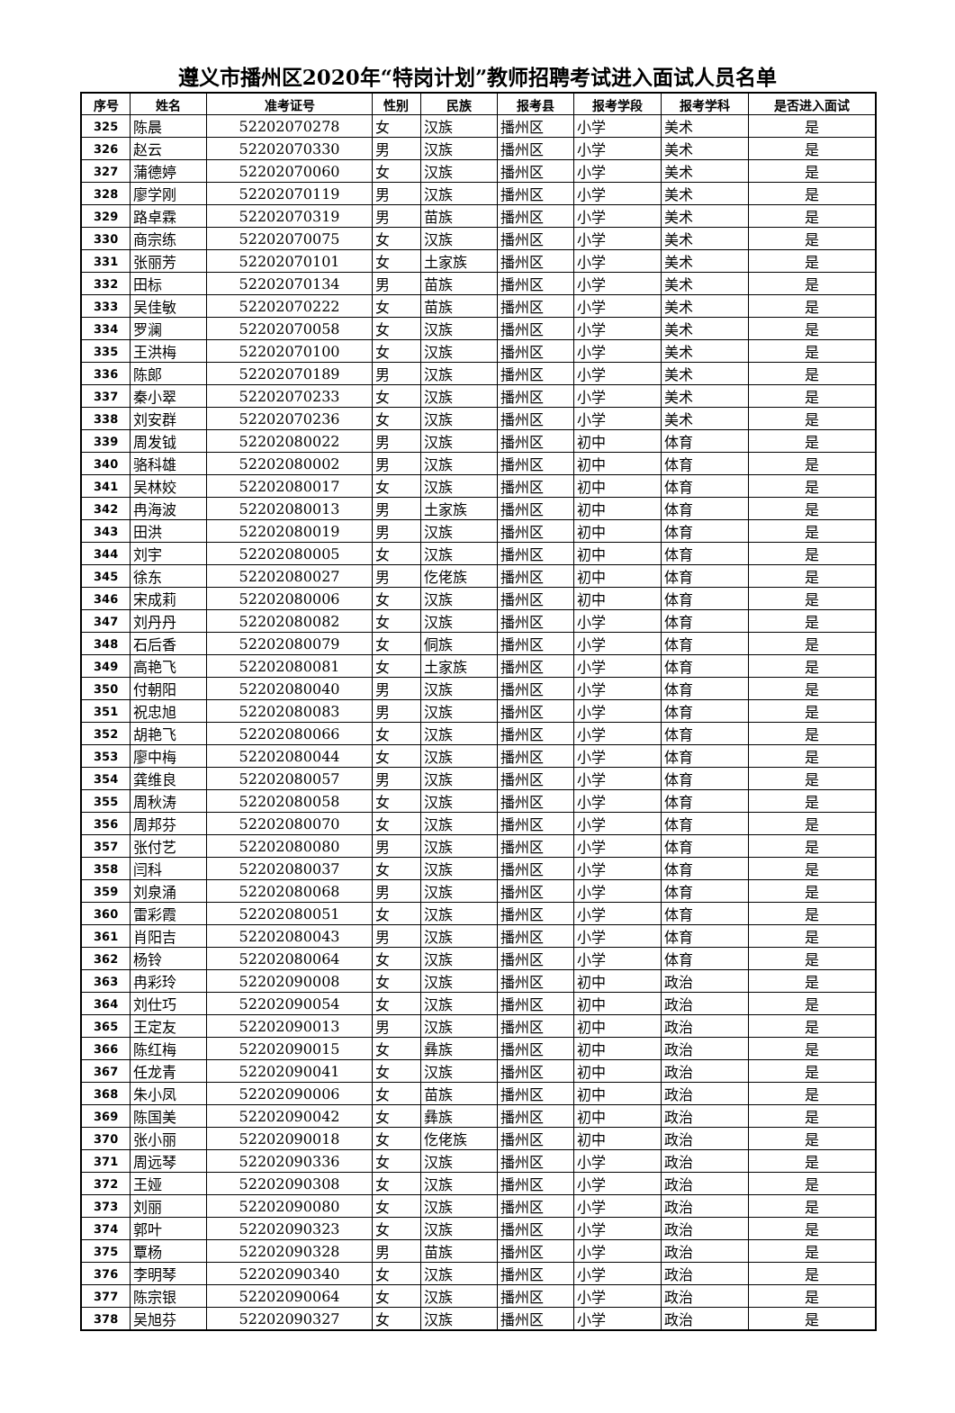遵义市播州区2020年“特岗计划”教师招聘考试进入面试人员名单
| 序号 | 姓名 | 准考证号 | 性别 | 民族 | 报考县 | 报考学段 | 报考学科 | 是否进入面试 |
| --- | --- | --- | --- | --- | --- | --- | --- | --- |
| 325 | 陈晨 | 52202070278 | 女 | 汉族 | 播州区 | 小学 | 美术 | 是 |
| 326 | 赵云 | 52202070330 | 男 | 汉族 | 播州区 | 小学 | 美术 | 是 |
| 327 | 蒲德婷 | 52202070060 | 女 | 汉族 | 播州区 | 小学 | 美术 | 是 |
| 328 | 廖学刚 | 52202070119 | 男 | 汉族 | 播州区 | 小学 | 美术 | 是 |
| 329 | 路卓霖 | 52202070319 | 男 | 苗族 | 播州区 | 小学 | 美术 | 是 |
| 330 | 商宗练 | 52202070075 | 女 | 汉族 | 播州区 | 小学 | 美术 | 是 |
| 331 | 张丽芳 | 52202070101 | 女 | 土家族 | 播州区 | 小学 | 美术 | 是 |
| 332 | 田标 | 52202070134 | 男 | 苗族 | 播州区 | 小学 | 美术 | 是 |
| 333 | 吴佳敏 | 52202070222 | 女 | 苗族 | 播州区 | 小学 | 美术 | 是 |
| 334 | 罗澜 | 52202070058 | 女 | 汉族 | 播州区 | 小学 | 美术 | 是 |
| 335 | 王洪梅 | 52202070100 | 女 | 汉族 | 播州区 | 小学 | 美术 | 是 |
| 336 | 陈郎 | 52202070189 | 男 | 汉族 | 播州区 | 小学 | 美术 | 是 |
| 337 | 秦小翠 | 52202070233 | 女 | 汉族 | 播州区 | 小学 | 美术 | 是 |
| 338 | 刘安群 | 52202070236 | 女 | 汉族 | 播州区 | 小学 | 美术 | 是 |
| 339 | 周发钺 | 52202080022 | 男 | 汉族 | 播州区 | 初中 | 体育 | 是 |
| 340 | 骆科雄 | 52202080002 | 男 | 汉族 | 播州区 | 初中 | 体育 | 是 |
| 341 | 吴林姣 | 52202080017 | 女 | 汉族 | 播州区 | 初中 | 体育 | 是 |
| 342 | 冉海波 | 52202080013 | 男 | 土家族 | 播州区 | 初中 | 体育 | 是 |
| 343 | 田洪 | 52202080019 | 男 | 汉族 | 播州区 | 初中 | 体育 | 是 |
| 344 | 刘宇 | 52202080005 | 女 | 汉族 | 播州区 | 初中 | 体育 | 是 |
| 345 | 徐东 | 52202080027 | 男 | 仡佬族 | 播州区 | 初中 | 体育 | 是 |
| 346 | 宋成莉 | 52202080006 | 女 | 汉族 | 播州区 | 初中 | 体育 | 是 |
| 347 | 刘丹丹 | 52202080082 | 女 | 汉族 | 播州区 | 小学 | 体育 | 是 |
| 348 | 石后香 | 52202080079 | 女 | 侗族 | 播州区 | 小学 | 体育 | 是 |
| 349 | 高艳飞 | 52202080081 | 女 | 土家族 | 播州区 | 小学 | 体育 | 是 |
| 350 | 付朝阳 | 52202080040 | 男 | 汉族 | 播州区 | 小学 | 体育 | 是 |
| 351 | 祝忠旭 | 52202080083 | 男 | 汉族 | 播州区 | 小学 | 体育 | 是 |
| 352 | 胡艳飞 | 52202080066 | 女 | 汉族 | 播州区 | 小学 | 体育 | 是 |
| 353 | 廖中梅 | 52202080044 | 女 | 汉族 | 播州区 | 小学 | 体育 | 是 |
| 354 | 龚维良 | 52202080057 | 男 | 汉族 | 播州区 | 小学 | 体育 | 是 |
| 355 | 周秋涛 | 52202080058 | 女 | 汉族 | 播州区 | 小学 | 体育 | 是 |
| 356 | 周邦芬 | 52202080070 | 女 | 汉族 | 播州区 | 小学 | 体育 | 是 |
| 357 | 张付艺 | 52202080080 | 男 | 汉族 | 播州区 | 小学 | 体育 | 是 |
| 358 | 闫科 | 52202080037 | 女 | 汉族 | 播州区 | 小学 | 体育 | 是 |
| 359 | 刘泉涌 | 52202080068 | 男 | 汉族 | 播州区 | 小学 | 体育 | 是 |
| 360 | 雷彩霞 | 52202080051 | 女 | 汉族 | 播州区 | 小学 | 体育 | 是 |
| 361 | 肖阳吉 | 52202080043 | 男 | 汉族 | 播州区 | 小学 | 体育 | 是 |
| 362 | 杨铃 | 52202080064 | 女 | 汉族 | 播州区 | 小学 | 体育 | 是 |
| 363 | 冉彩玲 | 52202090008 | 女 | 汉族 | 播州区 | 初中 | 政治 | 是 |
| 364 | 刘仕巧 | 52202090054 | 女 | 汉族 | 播州区 | 初中 | 政治 | 是 |
| 365 | 王定友 | 52202090013 | 男 | 汉族 | 播州区 | 初中 | 政治 | 是 |
| 366 | 陈红梅 | 52202090015 | 女 | 彝族 | 播州区 | 初中 | 政治 | 是 |
| 367 | 任龙青 | 52202090041 | 女 | 汉族 | 播州区 | 初中 | 政治 | 是 |
| 368 | 朱小凤 | 52202090006 | 女 | 苗族 | 播州区 | 初中 | 政治 | 是 |
| 369 | 陈国美 | 52202090042 | 女 | 彝族 | 播州区 | 初中 | 政治 | 是 |
| 370 | 张小丽 | 52202090018 | 女 | 仡佬族 | 播州区 | 初中 | 政治 | 是 |
| 371 | 周远琴 | 52202090336 | 女 | 汉族 | 播州区 | 小学 | 政治 | 是 |
| 372 | 王娅 | 52202090308 | 女 | 汉族 | 播州区 | 小学 | 政治 | 是 |
| 373 | 刘丽 | 52202090080 | 女 | 汉族 | 播州区 | 小学 | 政治 | 是 |
| 374 | 郭叶 | 52202090323 | 女 | 汉族 | 播州区 | 小学 | 政治 | 是 |
| 375 | 覃杨 | 52202090328 | 男 | 苗族 | 播州区 | 小学 | 政治 | 是 |
| 376 | 李明琴 | 52202090340 | 女 | 汉族 | 播州区 | 小学 | 政治 | 是 |
| 377 | 陈宗银 | 52202090064 | 女 | 汉族 | 播州区 | 小学 | 政治 | 是 |
| 378 | 吴旭芬 | 52202090327 | 女 | 汉族 | 播州区 | 小学 | 政治 | 是 |